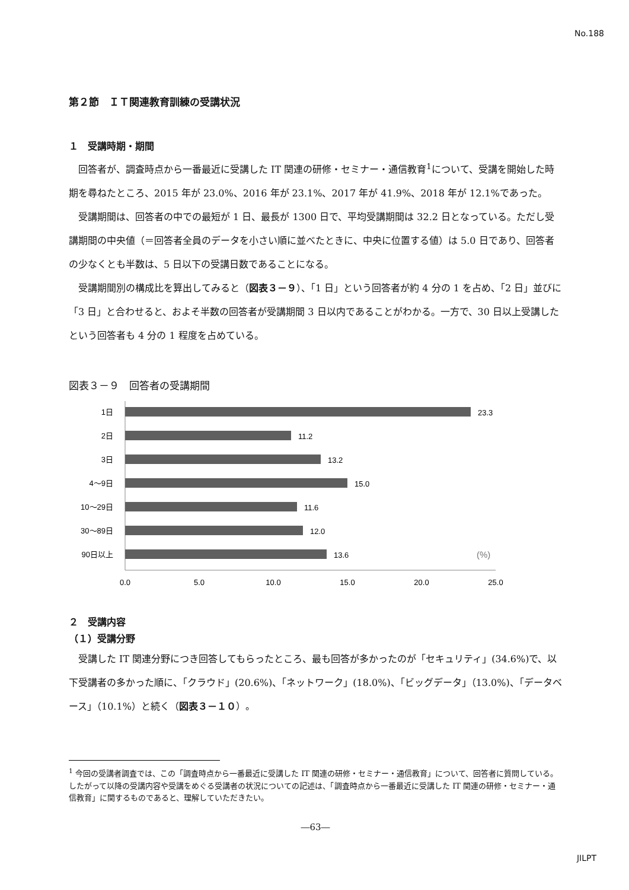No.188
第２節　ＩＴ関連教育訓練の受講状況
１　受講時期・期間
回答者が、調査時点から一番最近に受講した IT 関連の研修・セミナー・通信教育<sup>1</sup>について、受講を開始した時期を尋ねたところ、2015 年が 23.0%、2016 年が 23.1%、2017 年が 41.9%、2018 年が 12.1%であった。
受講期間は、回答者の中での最短が 1 日、最長が 1300 日で、平均受講期間は 32.2 日となっている。ただし受講期間の中央値（＝回答者全員のデータを小さい順に並べたときに、中央に位置する値）は 5.0 日であり、回答者の少なくとも半数は、5 日以下の受講日数であることになる。
受講期間別の構成比を算出してみると（図表３－９）、「1 日」という回答者が約 4 分の 1 を占め、「2 日」並びに「3 日」と合わせると、およそ半数の回答者が受講期間 3 日以内であることがわかる。一方で、30 日以上受講したという回答者も 4 分の 1 程度を占めている。
図表３－９　回答者の受講期間
1日
2日
3日
4〜9日
10〜29日
30〜89日
90日以上
23.3
11.2
13.2
15.0
11.6
12.0
13.6
(%)
0.0
5.0
10.0
15.0
20.0
25.0
２　受講内容
（１）受講分野
受講した IT 関連分野につき回答してもらったところ、最も回答が多かったのが「セキュリティ」(34.6%)で、以下受講者の多かった順に、「クラウド」(20.6%)、「ネットワーク」(18.0%)、「ビッグデータ」（13.0%)、「データベース」（10.1%）と続く（図表３－１０）。
<sup>1</sup> 今回の受講者調査では、この「調査時点から一番最近に受講した IT 関連の研修・セミナー・通信教育」について、回答者に質問している。したがって以降の受講内容や受講をめぐる受講者の状況についての記述は、「調査時点から一番最近に受講した IT 関連の研修・セミナー・通信教育」に関するものであると、理解していただきたい。
―63―
JILPT